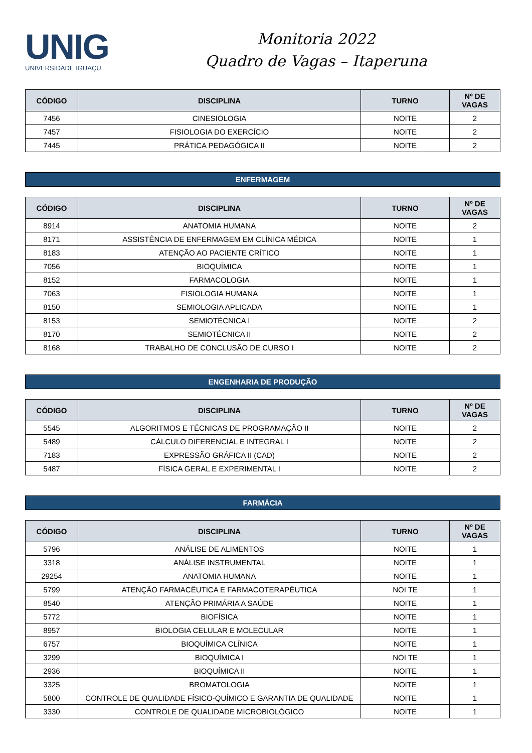UNIG
UNIVERSIDADE IGUAÇU
Monitoria 2022
Quadro de Vagas – Itaperuna
| CÓDIGO | DISCIPLINA | TURNO | Nº DE VAGAS |
| --- | --- | --- | --- |
| 7456 | CINESIOLOGIA | NOITE | 2 |
| 7457 | FISIOLOGIA DO EXERCÍCIO | NOITE | 2 |
| 7445 | PRÁTICA PEDAGÓGICA II | NOITE | 2 |
ENFERMAGEM
| CÓDIGO | DISCIPLINA | TURNO | Nº DE VAGAS |
| --- | --- | --- | --- |
| 8914 | ANATOMIA HUMANA | NOITE | 2 |
| 8171 | ASSISTÊNCIA DE ENFERMAGEM EM CLÍNICA MÉDICA | NOITE | 1 |
| 8183 | ATENÇÃO AO PACIENTE CRÍTICO | NOITE | 1 |
| 7056 | BIOQUÍMICA | NOITE | 1 |
| 8152 | FARMACOLOGIA | NOITE | 1 |
| 7063 | FISIOLOGIA HUMANA | NOITE | 1 |
| 8150 | SEMIOLOGIA APLICADA | NOITE | 1 |
| 8153 | SEMIOTÉCNICA I | NOITE | 2 |
| 8170 | SEMIOTÉCNICA II | NOITE | 2 |
| 8168 | TRABALHO DE CONCLUSÃO DE CURSO I | NOITE | 2 |
ENGENHARIA DE PRODUÇÃO
| CÓDIGO | DISCIPLINA | TURNO | Nº DE VAGAS |
| --- | --- | --- | --- |
| 5545 | ALGORITMOS E TÉCNICAS DE PROGRAMAÇÃO II | NOITE | 2 |
| 5489 | CÁLCULO DIFERENCIAL E INTEGRAL I | NOITE | 2 |
| 7183 | EXPRESSÃO GRÁFICA II (CAD) | NOITE | 2 |
| 5487 | FÍSICA GERAL E EXPERIMENTAL I | NOITE | 2 |
FARMÁCIA
| CÓDIGO | DISCIPLINA | TURNO | Nº DE VAGAS |
| --- | --- | --- | --- |
| 5796 | ANÁLISE DE ALIMENTOS | NOITE | 1 |
| 3318 | ANÁLISE INSTRUMENTAL | NOITE | 1 |
| 29254 | ANATOMIA HUMANA | NOITE | 1 |
| 5799 | ATENÇÃO FARMACÊUTICA E FARMACOTERAPÊUTICA | NOI TE | 1 |
| 8540 | ATENÇÃO PRIMÁRIA A SAÚDE | NOITE | 1 |
| 5772 | BIOFÍSICA | NOITE | 1 |
| 8957 | BIOLOGIA CELULAR E MOLECULAR | NOITE | 1 |
| 6757 | BIOQUÍMICA CLÍNICA | NOITE | 1 |
| 3299 | BIOQUÍMICA I | NOI TE | 1 |
| 2936 | BIOQUÍMICA II | NOITE | 1 |
| 3325 | BROMATOLOGIA | NOITE | 1 |
| 5800 | CONTROLE DE QUALIDADE FÍSICO-QUÍMICO E GARANTIA DE QUALIDADE | NOITE | 1 |
| 3330 | CONTROLE DE QUALIDADE MICROBIOLÓGICO | NOITE | 1 |